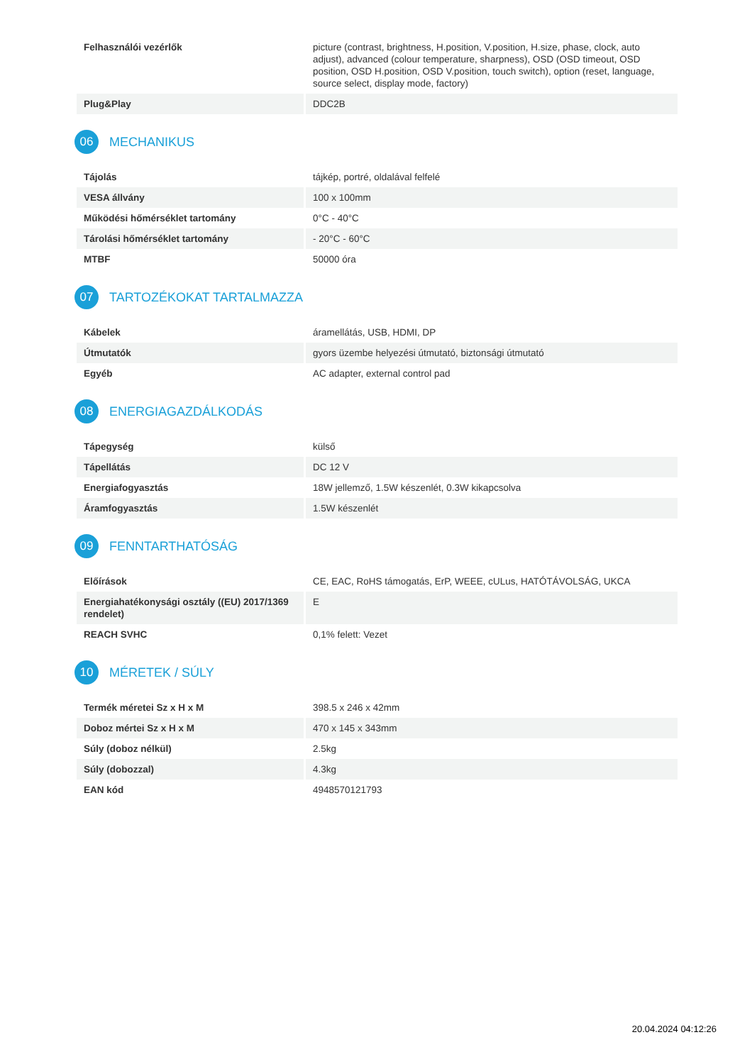| Felhasználói vezérlők | picture (contrast, brightness, H.position, V.position, H.size, phase, clock, auto adjust), advanced (colour temperature, sharpness), OSD (OSD timeout, OSD position, OSD H.position, OSD V.position, touch switch), option (reset, language, source select, display mode, factory) |
| Plug&Play | DDC2B |
06 MECHANIKUS
| Tájolás | tájkép, portré, oldalával felfelé |
| VESA állvány | 100 x 100mm |
| Működési hőmérséklet tartomány | 0°C - 40°C |
| Tárolási hőmérséklet tartomány | - 20°C - 60°C |
| MTBF | 50000 óra |
07 TARTOZÉKOKAT TARTALMAZZA
| Kábelek | áramellátás, USB, HDMI, DP |
| Útmutatók | gyors üzembe helyezési útmutató, biztonsági útmutató |
| Egyéb | AC adapter, external control pad |
08 ENERGIAGAZDÁLKODÁS
| Tápegység | külső |
| Tápellátás | DC 12 V |
| Energiafogyasztás | 18W jellemző, 1.5W készenlét, 0.3W kikapcsolva |
| Áramfogyasztás | 1.5W készenlét |
09 FENNTARTHATÓSÁG
| Előírások | CE, EAC, RoHS támogatás, ErP, WEEE, cULus, HATÓTÁVOLSÁG, UKCA |
| Energiahatékonysági osztály ((EU) 2017/1369 rendelet) | E |
| REACH SVHC | 0,1% felett: Vezet |
10 MÉRETEK / SÚLY
| Termék méretei Sz x H x M | 398.5 x 246 x 42mm |
| Doboz mértei Sz x H x M | 470 x 145 x 343mm |
| Súly (doboz nélkül) | 2.5kg |
| Súly (dobozzal) | 4.3kg |
| EAN kód | 4948570121793 |
20.04.2024 04:12:26